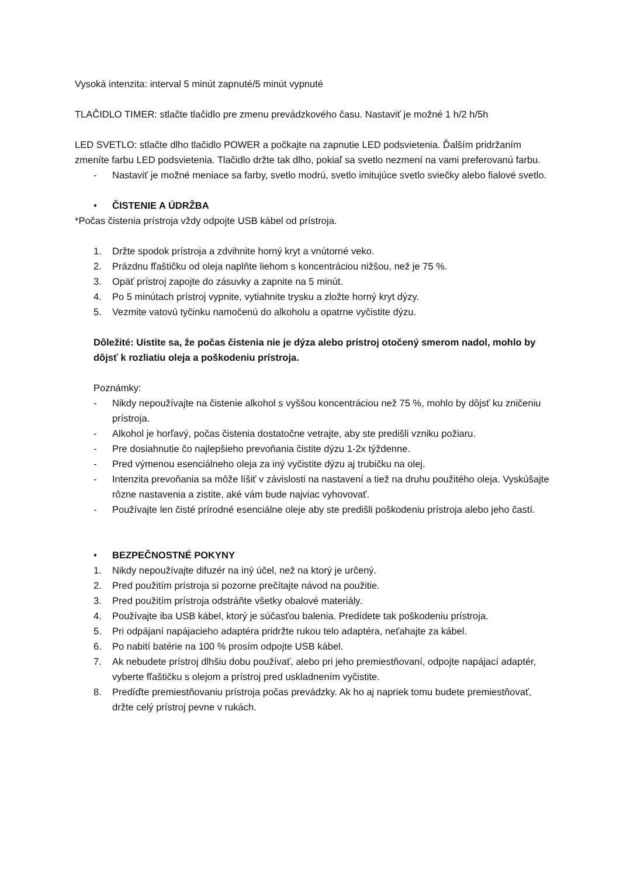Vysoká intenzita: interval 5 minút zapnuté/5 minút vypnuté
TLAČIDLO TIMER: stlačte tlačidlo pre zmenu prevádzkového času. Nastaviť je možné 1 h/2 h/5h
LED SVETLO: stlačte dlho tlačidlo POWER a počkajte na zapnutie LED podsvietenia. Ďalším pridržaním zmeníte farbu LED podsvietenia. Tlačidlo držte tak dlho, pokiaľ sa svetlo nezmení na vami preferovanú farbu.
- Nastaviť je možné meniace sa farby, svetlo modrú, svetlo imitujúce svetlo sviečky alebo fialové svetlo.
• ČISTENIE A ÚDRŽBA
*Počas čistenia prístroja vždy odpojte USB kábel od prístroja.
1. Držte spodok prístroja a zdvihnite horný kryt a vnútorné veko.
2. Prázdnu fľaštičku od oleja naplňte liehom s koncentráciou nižšou, než je 75 %.
3. Opäť prístroj zapojte do zásuvky a zapnite na 5 minút.
4. Po 5 minútach prístroj vypnite, vytiahnite trysku a zložte horný kryt dýzy.
5. Vezmite vatovú tyčinku namočenú do alkoholu a opatrne vyčistite dýzu.
Dôležité: Uistite sa, že počas čistenia nie je dýza alebo prístroj otočený smerom nadol, mohlo by dôjsť k rozliatiu oleja a poškodeniu prístroja.
Poznámky:
- Nikdy nepoužívajte na čistenie alkohol s vyššou koncentráciou než 75 %, mohlo by dôjsť ku zničeniu prístroja.
- Alkohol je horľavý, počas čistenia dostatočne vetrajte, aby ste predišli vzniku požiaru.
- Pre dosiahnutie čo najlepšieho prevoňania čistite dýzu 1-2x týždenne.
- Pred výmenou esenciálneho oleja za iný vyčistite dýzu aj trubičku na olej.
- Intenzita prevoňania sa môže líšiť v závislosti na nastavení a tiež na druhu použitého oleja. Vyskúšajte rôzne nastavenia a zistite, aké vám bude najviac vyhovovať.
- Používajte len čisté prírodné esenciálne oleje aby ste predišli poškodeniu prístroja alebo jeho častí.
• BEZPEČNOSTNÉ POKYNY
1. Nikdy nepoužívajte difuzér na iný účel, než na ktorý je určený.
2. Pred použitím prístroja si pozorne prečítajte návod na použitie.
3. Pred použitím prístroja odstráňte všetky obalové materiály.
4. Používajte iba USB kábel, ktorý je súčasťou balenia. Predídete tak poškodeniu prístroja.
5. Pri odpájaní napájacieho adaptéra pridržte rukou telo adaptéra, neťahajte za kábel.
6. Po nabití batérie na 100 % prosím odpojte USB kábel.
7. Ak nebudete prístroj dlhšiu dobu používať, alebo pri jeho premiestňovaní, odpojte napájací adaptér, vyberte fľaštičku s olejom a prístroj pred uskladnením vyčistite.
8. Predíďte premiestňovaniu prístroja počas prevádzky. Ak ho aj napriek tomu budete premiestňovať, držte celý prístroj pevne v rukách.